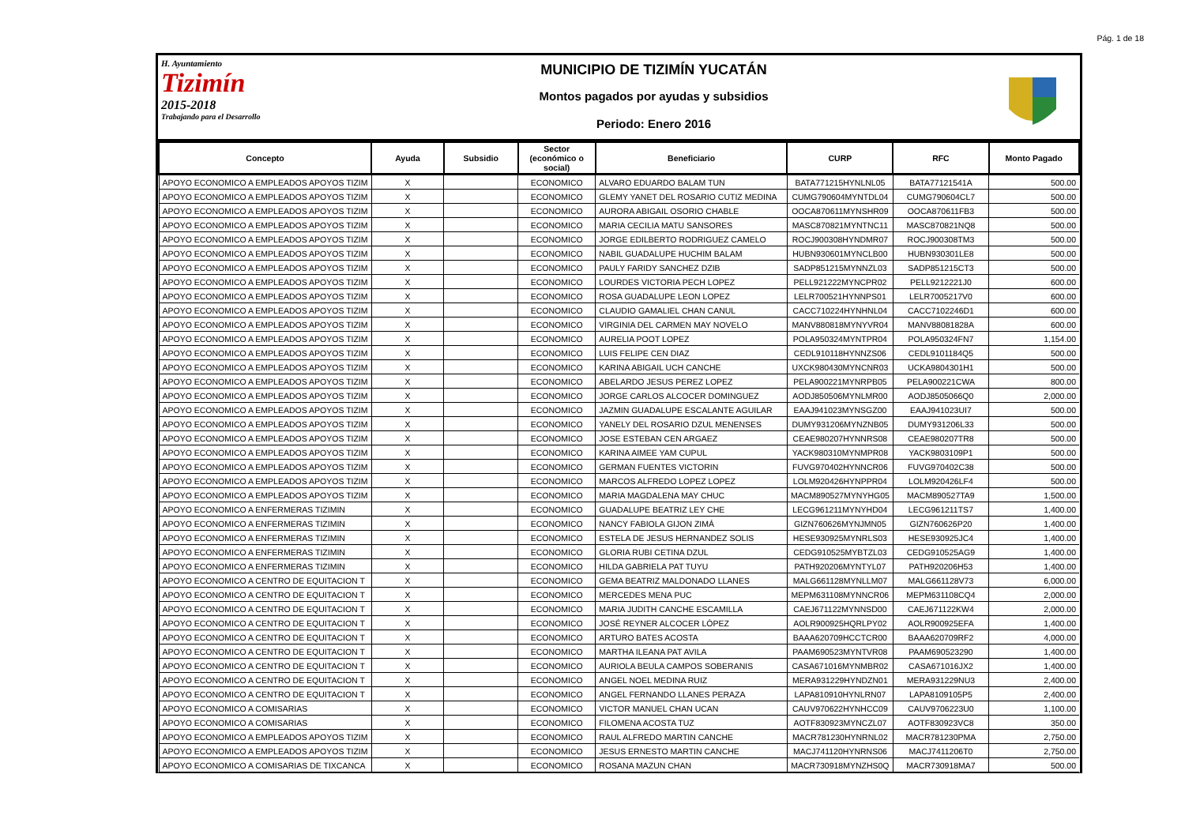Pág. 1 de 18
H. Ayuntamiento
Tizimín
2015-2018
Trabajando para el Desarrollo
MUNICIPIO DE TIZIMÍN YUCATÁN
Montos pagados por ayudas y subsidios
Periodo: Enero 2016
| Concepto | Ayuda | Subsidio | Sector (económico o social) | Beneficiario | CURP | RFC | Monto Pagado |
| --- | --- | --- | --- | --- | --- | --- | --- |
| APOYO ECONOMICO A EMPLEADOS APOYOS TIZIM | X | | ECONOMICO | ALVARO EDUARDO BALAM TUN | BATA771215HYNLNL05 | BATA77121541A | 500.00 |
| APOYO ECONOMICO A EMPLEADOS APOYOS TIZIM | X | | ECONOMICO | GLEMY YANET DEL ROSARIO CUTIZ MEDINA | CUMG790604MYNTDL04 | CUMG790604CL7 | 500.00 |
| APOYO ECONOMICO A EMPLEADOS APOYOS TIZIM | X | | ECONOMICO | AURORA ABIGAIL OSORIO CHABLE | OOCA870611MYNSHR09 | OOCA870611FB3 | 500.00 |
| APOYO ECONOMICO A EMPLEADOS APOYOS TIZIM | X | | ECONOMICO | MARIA CECILIA MATU SANSORES | MASC870821MYNTNC11 | MASC870821NQ8 | 500.00 |
| APOYO ECONOMICO A EMPLEADOS APOYOS TIZIM | X | | ECONOMICO | JORGE EDILBERTO RODRIGUEZ CAMELO | ROCJ900308HYNDMR07 | ROCJ900308TM3 | 500.00 |
| APOYO ECONOMICO A EMPLEADOS APOYOS TIZIM | X | | ECONOMICO | NABIL GUADALUPE HUCHIM BALAM | HUBN930601MYNCLB00 | HUBN930301LE8 | 500.00 |
| APOYO ECONOMICO A EMPLEADOS APOYOS TIZIM | X | | ECONOMICO | PAULY FARIDY SANCHEZ DZIB | SADP851215MYNNZL03 | SADP851215CT3 | 500.00 |
| APOYO ECONOMICO A EMPLEADOS APOYOS TIZIM | X | | ECONOMICO | LOURDES VICTORIA PECH LOPEZ | PELL921222MYNCPR02 | PELL9212221J0 | 600.00 |
| APOYO ECONOMICO A EMPLEADOS APOYOS TIZIM | X | | ECONOMICO | ROSA GUADALUPE LEON LOPEZ | LELR700521HYNNPS01 | LELR7005217V0 | 600.00 |
| APOYO ECONOMICO A EMPLEADOS APOYOS TIZIM | X | | ECONOMICO | CLAUDIO GAMALIEL CHAN CANUL | CACC710224HYNHNL04 | CACC7102246D1 | 600.00 |
| APOYO ECONOMICO A EMPLEADOS APOYOS TIZIM | X | | ECONOMICO | VIRGINIA DEL CARMEN MAY NOVELO | MANV880818MYNYVR04 | MANV88081828A | 600.00 |
| APOYO ECONOMICO A EMPLEADOS APOYOS TIZIM | X | | ECONOMICO | AURELIA POOT LOPEZ | POLA950324MYNTPR04 | POLA950324FN7 | 1,154.00 |
| APOYO ECONOMICO A EMPLEADOS APOYOS TIZIM | X | | ECONOMICO | LUIS FELIPE CEN DIAZ | CEDL910118HYNNZS06 | CEDL9101184Q5 | 500.00 |
| APOYO ECONOMICO A EMPLEADOS APOYOS TIZIM | X | | ECONOMICO | KARINA ABIGAIL UCH CANCHE | UXCK980430MYNCNR03 | UCKA9804301H1 | 500.00 |
| APOYO ECONOMICO A EMPLEADOS APOYOS TIZIM | X | | ECONOMICO | ABELARDO JESUS PEREZ LOPEZ | PELA900221MYNRPB05 | PELA900221CWA | 800.00 |
| APOYO ECONOMICO A EMPLEADOS APOYOS TIZIM | X | | ECONOMICO | JORGE CARLOS ALCOCER DOMINGUEZ | AODJ850506MYNLMR00 | AODJ8505066Q0 | 2,000.00 |
| APOYO ECONOMICO A EMPLEADOS APOYOS TIZIM | X | | ECONOMICO | JAZMIN GUADALUPE ESCALANTE AGUILAR | EAAJ941023MYNSGZ00 | EAAJ941023UI7 | 500.00 |
| APOYO ECONOMICO A EMPLEADOS APOYOS TIZIM | X | | ECONOMICO | YANELY DEL ROSARIO DZUL MENENSES | DUMY931206MYNZNB05 | DUMY931206L33 | 500.00 |
| APOYO ECONOMICO A EMPLEADOS APOYOS TIZIM | X | | ECONOMICO | JOSE ESTEBAN CEN ARGAEZ | CEAE980207HYNNRS08 | CEAE980207TR8 | 500.00 |
| APOYO ECONOMICO A EMPLEADOS APOYOS TIZIM | X | | ECONOMICO | KARINA AIMEE YAM CUPUL | YACK980310MYNMPR08 | YACK9803109P1 | 500.00 |
| APOYO ECONOMICO A EMPLEADOS APOYOS TIZIM | X | | ECONOMICO | GERMAN FUENTES VICTORIN | FUVG970402HYNNCR06 | FUVG970402C38 | 500.00 |
| APOYO ECONOMICO A EMPLEADOS APOYOS TIZIM | X | | ECONOMICO | MARCOS ALFREDO LOPEZ LOPEZ | LOLM920426HYNPPR04 | LOLM920426LF4 | 500.00 |
| APOYO ECONOMICO A EMPLEADOS APOYOS TIZIM | X | | ECONOMICO | MARIA MAGDALENA MAY CHUC | MACM890527MYNYHG05 | MACM890527TA9 | 1,500.00 |
| APOYO ECONOMICO A ENFERMERAS TIZIMIN | X | | ECONOMICO | GUADALUPE BEATRIZ LEY CHE | LECG961211MYNYHD04 | LECG961211TS7 | 1,400.00 |
| APOYO ECONOMICO A ENFERMERAS TIZIMIN | X | | ECONOMICO | NANCY FABIOLA GIJON ZIMÁ | GIZN760626MYNJMN05 | GIZN760626P20 | 1,400.00 |
| APOYO ECONOMICO A ENFERMERAS TIZIMIN | X | | ECONOMICO | ESTELA DE JESUS HERNANDEZ SOLIS | HESE930925MYNRLS03 | HESE930925JC4 | 1,400.00 |
| APOYO ECONOMICO A ENFERMERAS TIZIMIN | X | | ECONOMICO | GLORIA RUBI CETINA DZUL | CEDG910525MYBTZL03 | CEDG910525AG9 | 1,400.00 |
| APOYO ECONOMICO A ENFERMERAS TIZIMIN | X | | ECONOMICO | HILDA GABRIELA PAT TUYU | PATH920206MYNTYL07 | PATH920206H53 | 1,400.00 |
| APOYO ECONOMICO A CENTRO DE EQUITACION T | X | | ECONOMICO | GEMA BEATRIZ MALDONADO LLANES | MALG661128MYNLLM07 | MALG661128V73 | 6,000.00 |
| APOYO ECONOMICO A CENTRO DE EQUITACION T | X | | ECONOMICO | MERCEDES MENA PUC | MEPM631108MYNNCR06 | MEPM631108CQ4 | 2,000.00 |
| APOYO ECONOMICO A CENTRO DE EQUITACION T | X | | ECONOMICO | MARIA JUDITH CANCHE ESCAMILLA | CAEJ671122MYNNSD00 | CAEJ671122KW4 | 2,000.00 |
| APOYO ECONOMICO A CENTRO DE EQUITACION T | X | | ECONOMICO | JOSÉ REYNER ALCOCER LÓPEZ | AOLR900925HQRLPY02 | AOLR900925EFA | 1,400.00 |
| APOYO ECONOMICO A CENTRO DE EQUITACION T | X | | ECONOMICO | ARTURO BATES ACOSTA | BAAA620709HCCTCR00 | BAAA620709RF2 | 4,000.00 |
| APOYO ECONOMICO A CENTRO DE EQUITACION T | X | | ECONOMICO | MARTHA ILEANA PAT AVILA | PAAM690523MYNTVR08 | PAAM690523290 | 1,400.00 |
| APOYO ECONOMICO A CENTRO DE EQUITACION T | X | | ECONOMICO | AURIOLA BEULA CAMPOS SOBERANIS | CASA671016MYNMBR02 | CASA671016JX2 | 1,400.00 |
| APOYO ECONOMICO A CENTRO DE EQUITACION T | X | | ECONOMICO | ANGEL NOEL MEDINA RUIZ | MERA931229HYNDZN01 | MERA931229NU3 | 2,400.00 |
| APOYO ECONOMICO A CENTRO DE EQUITACION T | X | | ECONOMICO | ANGEL FERNANDO LLANES PERAZA | LAPA810910HYNLRN07 | LAPA8109105P5 | 2,400.00 |
| APOYO ECONOMICO A COMISARIAS | X | | ECONOMICO | VICTOR MANUEL CHAN UCAN | CAUV970622HYNHCC09 | CAUV9706223U0 | 1,100.00 |
| APOYO ECONOMICO A COMISARIAS | X | | ECONOMICO | FILOMENA ACOSTA TUZ | AOTF830923MYNCZL07 | AOTF830923VC8 | 350.00 |
| APOYO ECONOMICO A EMPLEADOS APOYOS TIZIM | X | | ECONOMICO | RAUL ALFREDO MARTIN CANCHE | MACR781230HYNRNL02 | MACR781230PMA | 2,750.00 |
| APOYO ECONOMICO A EMPLEADOS APOYOS TIZIM | X | | ECONOMICO | JESUS ERNESTO MARTIN CANCHE | MACJ741120HYNRNS06 | MACJ7411206T0 | 2,750.00 |
| APOYO ECONOMICO A COMISARIAS DE TIXCANCA | X | | ECONOMICO | ROSANA MAZUN CHAN | MACR730918MYNZHS0Q | MACR730918MA7 | 500.00 |